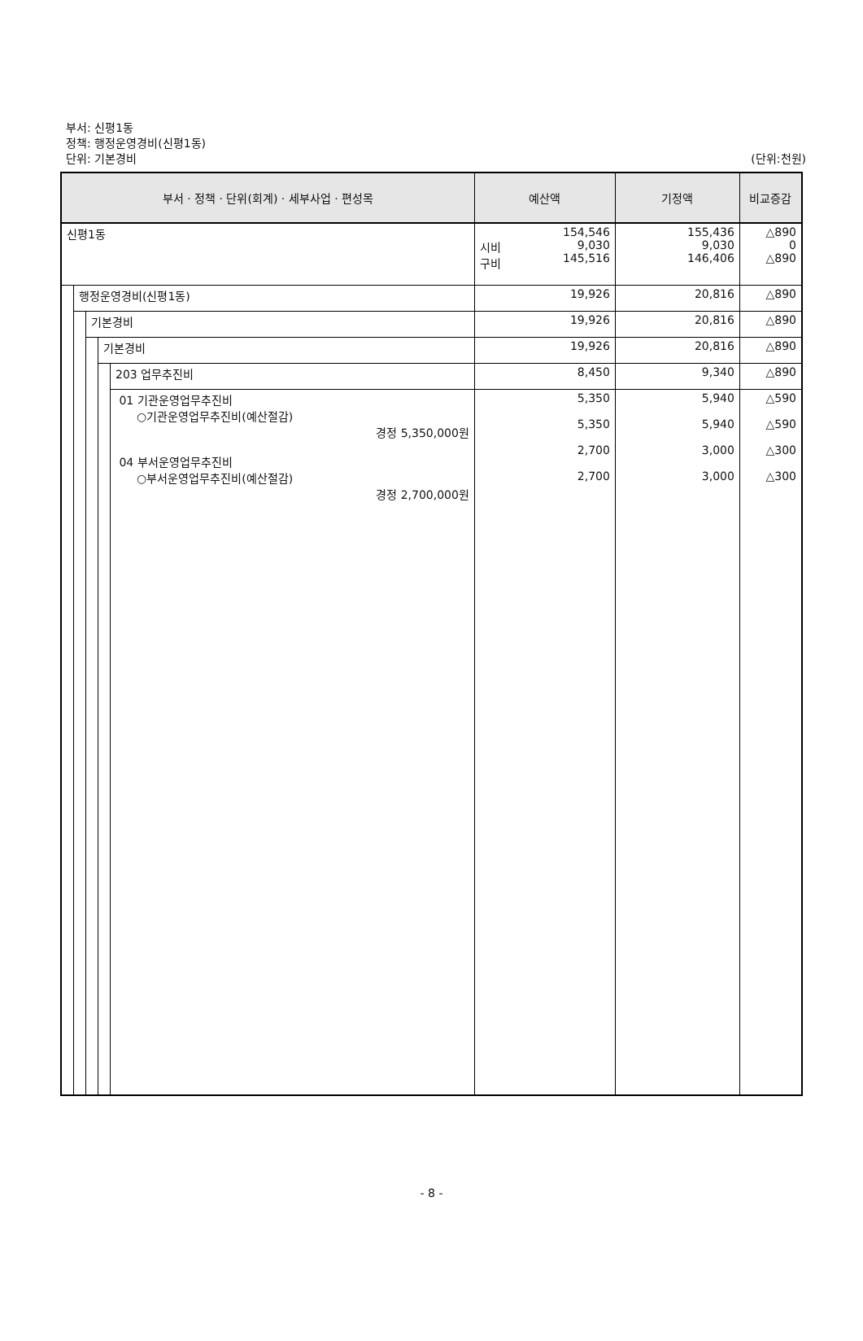부서: 신평1동
정책: 행정운영경비(신평1동)
단위: 기본경비
(단위:천원)
| 부서 · 정책 · 단위(회계) · 세부사업 · 편성목 | | | | | 예산액 | 기정액 | 비교증감 |
| --- | --- | --- | --- | --- | --- | --- | --- |
| 신평1동 | | | | | 시비 구비 154,546 9,030 145,516 | 155,436 9,030 146,406 | △890 0 △890 |
| | 행정운영경비(신평1동) | | | | 19,926 | 20,816 | △890 |
| | | 기본경비 | | | 19,926 | 20,816 | △890 |
| | | | 기본경비 | | 19,926 | 20,816 | △890 |
| | | | | 203 업무추진비 | 8,450 | 9,340 | △890 |
| | | | | 01 기관운영업무추진비 ○기관운영업무추진비(예산절감) 경정 5,350,000원 04 부서운영업무추진비 ○부서운영업무추진비(예산절감) 경정 2,700,000원 | 5,350 5,350 2,700 2,700 | 5,940 5,940 3,000 3,000 | △590 △590 △300 △300 |
- 8 -